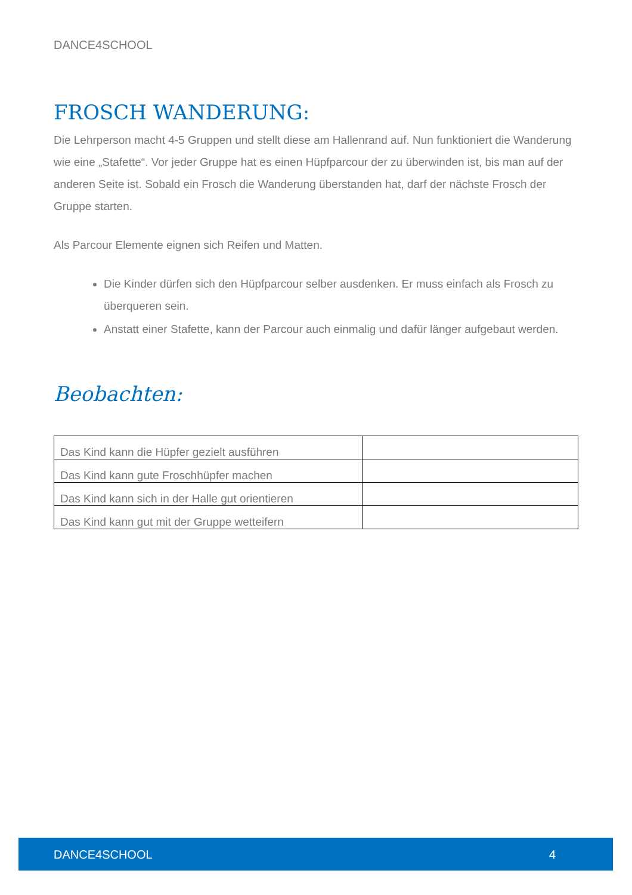DANCE4SCHOOL
FROSCH WANDERUNG:
Die Lehrperson macht 4-5 Gruppen und stellt diese am Hallenrand auf. Nun funktioniert die Wanderung wie eine „Stafette“. Vor jeder Gruppe hat es einen Hüpfparcour der zu überwinden ist, bis man auf der anderen Seite ist. Sobald ein Frosch die Wanderung überstanden hat, darf der nächste Frosch der Gruppe starten.
Als Parcour Elemente eignen sich Reifen und Matten.
Die Kinder dürfen sich den Hüpfparcour selber ausdenken. Er muss einfach als Frosch zu überqueren sein.
Anstatt einer Stafette, kann der Parcour auch einmalig und dafür länger aufgebaut werden.
Beobachten:
| Das Kind kann die Hüpfer gezielt ausführen | |
| Das Kind kann gute Froschhüpfer machen | |
| Das Kind kann sich in der Halle gut orientieren | |
| Das Kind kann gut mit der Gruppe wetteifern | |
DANCE4SCHOOL 4